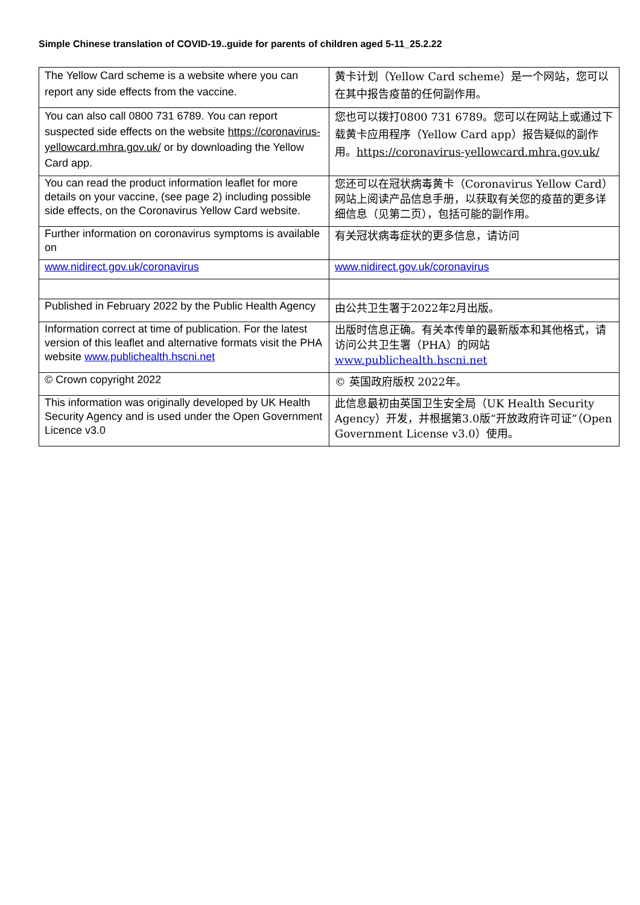Simple Chinese translation of COVID-19..guide for parents of children aged 5-11_25.2.22
| The Yellow Card scheme is a website where you can report any side effects from the vaccine. | 黄卡计划（Yellow Card scheme）是一个网站，您可以在其中报告疫苗的任何副作用。 |
| You can also call 0800 731 6789. You can report suspected side effects on the website https://coronavirus-yellowcard.mhra.gov.uk/ or by downloading the Yellow Card app. | 您也可以拨打0800 731 6789。您可以在网站上或通过下载黄卡应用程序（Yellow Card app）报告疑似的副作用。 https://coronavirus-yellowcard.mhra.gov.uk/ |
| You can read the product information leaflet for more details on your vaccine, (see page 2) including possible side effects, on the Coronavirus Yellow Card website. | 您还可以在冠状病毒黄卡（Coronavirus Yellow Card）网站上阅读产品信息手册，以获取有关您的疫苗的更多详细信息（见第二页），包括可能的副作用。 |
| Further information on coronavirus symptoms is available on | 有关冠状病毒症状的更多信息，请访问 |
| www.nidirect.gov.uk/coronavirus | www.nidirect.gov.uk/coronavirus |
| Published in February 2022 by the Public Health Agency | 由公共卫生署于2022年2月出版。 |
| Information correct at time of publication. For the latest version of this leaflet and alternative formats visit the PHA website www.publichealth.hscni.net | 出版时信息正确。有关本传单的最新版本和其他格式，请访问公共卫生署（PHA）的网站 www.publichealth.hscni.net |
| © Crown copyright 2022 | © 英国政府版权 2022年。 |
| This information was originally developed by UK Health Security Agency and is used under the Open Government Licence v3.0 | 此信息最初由英国卫生安全局（UK Health Security Agency）开发，并根据第3.0版“开放政府许可证”（Open Government License v3.0）使用。 |